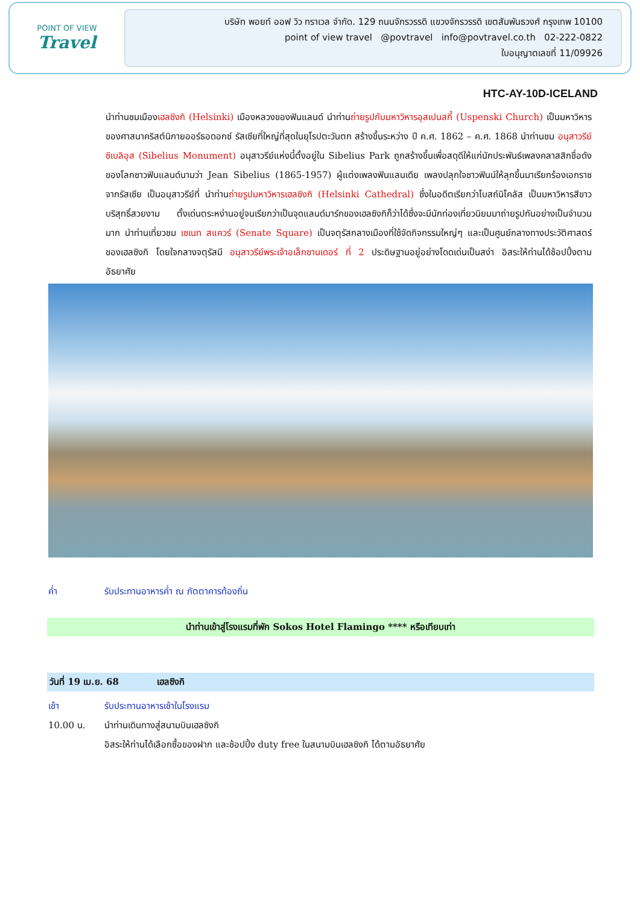POINT OF VIEW
Travel
บริษัท พอยท์ ออฟ วิว ทราเวล จำกัด. 129 ถนนจักรวรรดิ แขวงจักรวรรดิ เขตสัมพันธวงศ์ กรุงเทพ 10100
point of view travel @povtravel info@povtravel.co.th 02-222-0822
ใบอนุญาตเลขที่ 11/09926
HTC-AY-10D-ICELAND
นำท่านชมเมืองเฮลซิงกิ (Helsinki) เมืองหลวงของฟินแลนด์ นำท่านถ่ายรูปกับมหาวิหารอุสเปนสกี้ (Uspenski Church) เป็นมหาวิหารของศาสนาคริสต์นิกายออร์ธอดอกซ์ รัสเซียที่ใหญ่ที่สุดในยุโรปตะวันตก สร้างขึ้นระหว่าง ปี ค.ศ. 1862 – ค.ศ. 1868 นำท่านชม อนุสาวรีย์ซิเบลิอุส (Sibelius Monument) อนุสาวรีย์แห่งนี้ตั้งอยู่ใน Sibelius Park ถูกสร้างขึ้นเพื่อสดุดีให้แก่นักประพันธ์เพลงคลาสสิกชื่อดังของโลกชาวฟินแลนด์นามว่า Jean Sibelius (1865-1957) ผู้แต่งเพลงฟินแลนเดีย เพลงปลุกใจชาวฟินน์ให้ลุกขึ้นมาเรียกร้องเอกราชจากรัสเซีย เป็นอนุสาวรีย์ที่ นำท่านถ่ายรูปมหาวิหารเฮลซิงกิ (Helsinki Cathedral) ซึ่งในอดีตเรียกว่าโบสถ์นิโคลัส เป็นมหาวิหารสีขาวบริสุทธิ์สวยงาม ตั้งเด่นตระหง่านอยู่จนเรียกว่าเป็นจุดแลนด์มาร์กของเฮลซิงกิก็ว่าได้ซึ่งจะมีนักท่องเที่ยวนิยมมาถ่ายรูปกันอย่างเป็นจำนวนมาก นำท่านเที่ยวชม เซเนท สแควร์ (Senate Square) เป็นจตุรัสกลางเมืองที่ใช้จัดกิจกรรมใหญ่ๆ และเป็นศูนย์กลางทางประวัติศาสตร์ของเฮลซิงกิ โดยใจกลางจตุรัสมี อนุสาวรีย์พระเจ้าอเล็กซานเดอร์ ที่ 2 ประดิษฐานอยู่อย่างโดดเด่นเป็นสง่า อิสระให้ท่านได้ช้อปปิ้งตามอัธยาศัย
ค่ำ รับประทานอาหารค่ำ ณ ภัตตาคารท้องถิ่น
นำท่านเข้าสู่โรงแรมที่พัก Sokos Hotel Flamingo **** หรือเทียบเท่า
วันที่ 19 เม.ย. 68 เฮลซิงกิ
เช้า รับประทานอาหารเช้าในโรงแรม
10.00 น. นำท่านเดินทางสู่สนามบินเฮลซิงกิ
อิสระให้ท่านได้เลือกซื้อของฝาก และช้อปปิ้ง duty free ในสนามบินเฮลซิงกิ ได้ตามอัธยาศัย